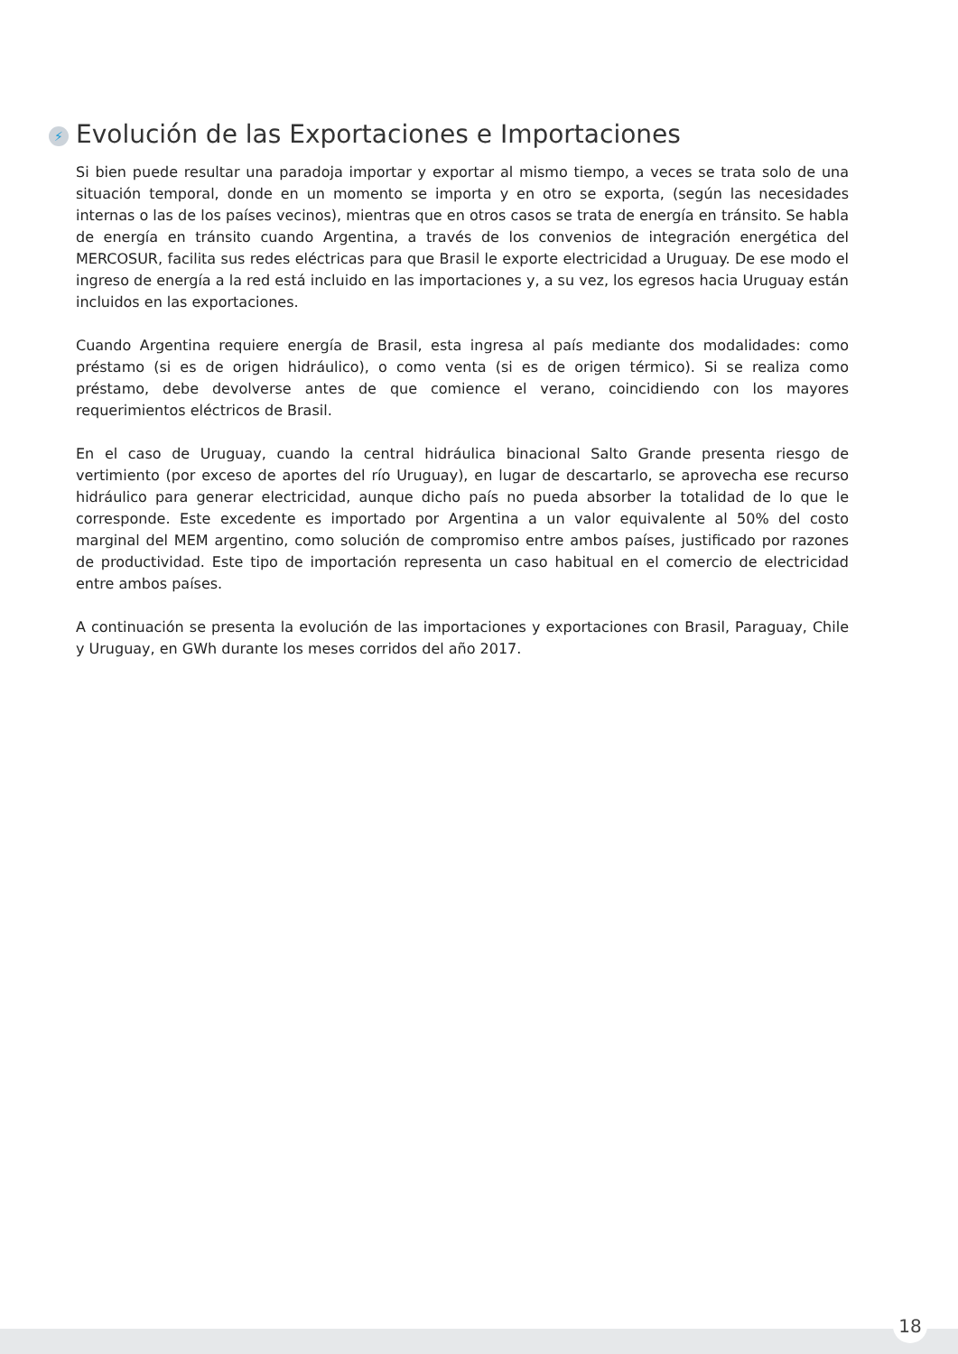⚡ Evolución de las Exportaciones e Importaciones
Si bien puede resultar una paradoja importar y exportar al mismo tiempo, a veces se trata solo de una situación temporal, donde en un momento se importa y en otro se exporta, (según las necesidades internas o las de los países vecinos), mientras que en otros casos se trata de energía en tránsito. Se habla de energía en tránsito cuando Argentina, a través de los convenios de integración energética del MERCOSUR, facilita sus redes eléctricas para que Brasil le exporte electricidad a Uruguay. De ese modo el ingreso de energía a la red está incluido en las importaciones y, a su vez, los egresos hacia Uruguay están incluidos en las exportaciones.
Cuando Argentina requiere energía de Brasil, esta ingresa al país mediante dos modalidades: como préstamo (si es de origen hidráulico), o como venta (si es de origen térmico). Si se realiza como préstamo, debe devolverse antes de que comience el verano, coincidiendo con los mayores requerimientos eléctricos de Brasil.
En el caso de Uruguay, cuando la central hidráulica binacional Salto Grande presenta riesgo de vertimiento (por exceso de aportes del río Uruguay), en lugar de descartarlo, se aprovecha ese recurso hidráulico para generar electricidad, aunque dicho país no pueda absorber la totalidad de lo que le corresponde. Este excedente es importado por Argentina a un valor equivalente al 50% del costo marginal del MEM argentino, como solución de compromiso entre ambos países, justificado por razones de productividad. Este tipo de importación representa un caso habitual en el comercio de electricidad entre ambos países.
A continuación se presenta la evolución de las importaciones y exportaciones con Brasil, Paraguay, Chile y Uruguay, en GWh durante los meses corridos del año 2017.
18